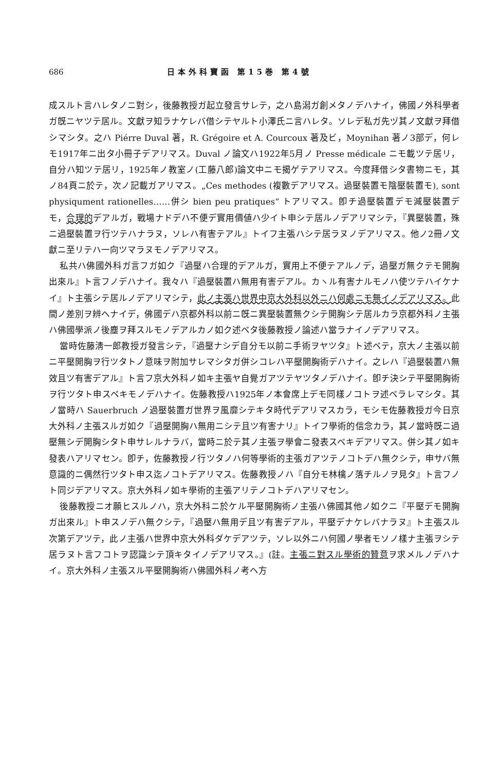686 日本外科寶函 第15巻 第4號
成スルト言ハレタノニ對シ，後藤教授ガ起立發言サレテ，之ハ島潟ガ創メタノデハナイ，佛國ノ外科學者ガ旣ニヤツテ居ル。文獻ヲ知ラナケレバ借シテヤルト小澤氏ニ言ハレタ。ソレデ私ガ先ヅ其ノ文獻ヲ拜借シマシタ。之ハ Piérre Duval 著，R. Grégoire et A. Courcoux 著及ビ，Moynihan 著ノ3部デ，何レモ1917年ニ出タ小冊子デアリマス。Duval ノ論文ハ1922年5月ノ Presse médicale ニモ載ツテ居リ，自分ハ知ツテ居リ，1925年ノ教室ノ(工藤八郎)論文中ニモ揭ゲテアリマス。今度拜借シタ書物ニモ，其ノ84頁ニ於テ，次ノ記載ガアリマス。„Ces methodes (複數デアリマス。過壓裝置モ陰壓裝置モ), sont physiqument rationelles……併シ bien peu pratiques“ トアリマス。卽チ過壓裝置デモ減壓裝置デモ，合理的デアルガ，戰場ナドデハ不便デ實用價値ハ少イト申シテ居ルノデアリマシテ，『異壓裝置，殊ニ過壓裝置ヲ行ツテハナラヌ，ソレハ有害テアル』トイフ主張ハシテ居ラヌノデアリマス。他ノ2冊ノ文獻ニ至リテハ一向ツマラヌモノデアリマス。
私共ハ佛國外科ガ言フガ如ク『過壓ハ合理的デアルガ，實用上不便テアルノデ，過壓ガ無クテモ開胸出來ル』ト言フノデハナイ。我々ハ『過壓裝置ハ無用有害デアル。カヽル有害ナルモノハ使ツテハイケナイ』ト主張シテ居ルノデアリマシテ，此ノ主張ハ世界中京大外科以外ニハ何處ニモ無イノデアリマス。此間ノ差別ヲ辨ヘナイデ，佛國デハ京都外科以前ニ旣ニ異壓裝置無クシテ開胸シテ居ルカラ京都外科ノ主張ハ佛國學派ノ後塵ヲ拜スルモノデアルカノ如ク述ベタ後藤教授ノ論述ハ當ラナイノデアリマス。
當時佐藤淸一郎教授ガ發言シテ，『過壓ナシデ自分モ以前ニ手術ヲヤツタ』ト述ベテ，京大ノ主張以前ニ平壓開胸ヲ行ツタトノ意味ヲ附加サレマシタガ併シコレハ平壓開胸術デハナイ。之レハ『過壓裝置ハ無效且ツ有害デアル』ト言フ京大外科ノ如キ主張ヤ自覺ガアツテヤツタノデハナイ。卽チ決シテ平壓開胸術ヲ行ツタト申スベキモノデハナイ。佐藤教授ハ1925年ノ本會席上デモ同樣ノコトヲ述ベラレマシタ。其ノ當時ハ Sauerbruch ノ過壓裝置ガ世界ヲ風靡シテキタ時代デアリマスカラ，モシモ佐藤教授ガ今日京大外科ノ主張スルガ如ク『過壓開胸ハ無用ニシテ且ツ有害ナリ』トイフ學術的信念カラ，其ノ當時旣ニ過壓無シデ開胸シタト申サレルナラバ，當時ニ於テ其ノ主張ヲ學會ニ發表スベキデアリマス。併シ其ノ如キ發表ハアリマセン。卽チ，佐藤教授ノ行ツタノハ何等學術的主張ガアツテノコトデハ無クシテ，申サバ無意識的ニ偶然行ツタト申ス迄ノコトデアリマス。佐藤教授ノハ『自分モ林檎ノ落チルノヲ見タ』ト言フノト同ジデアリマス。京大外科ノ如キ學術的主張アリテノコトデハアリマセン。
後藤教授ニオ願ヒスルノハ，京大外科ニ於ケル平壓開胸術ノ主張ハ佛國其他ノ如クニ『平壓デモ開胸ガ出來ル』ト申スノデハ無クシテ，『過壓ハ無用デ且ツ有害デアル，平壓デナケレバナラヌ』ト主張スル次第デアツテ，此ノ主張ハ世界中京大外科ダケデアツテ，ソレ以外ニハ何國ノ學者モソノ樣ナ主張ヲシテ居ラヌト言フコトヲ認識シテ頂キタイノデアリマス。』(註。主張ニ對スル學術的贊意ヲ求メルノデハナイ。京大外科ノ主張スル平壓開胸術ハ佛國外科ノ考ヘ方